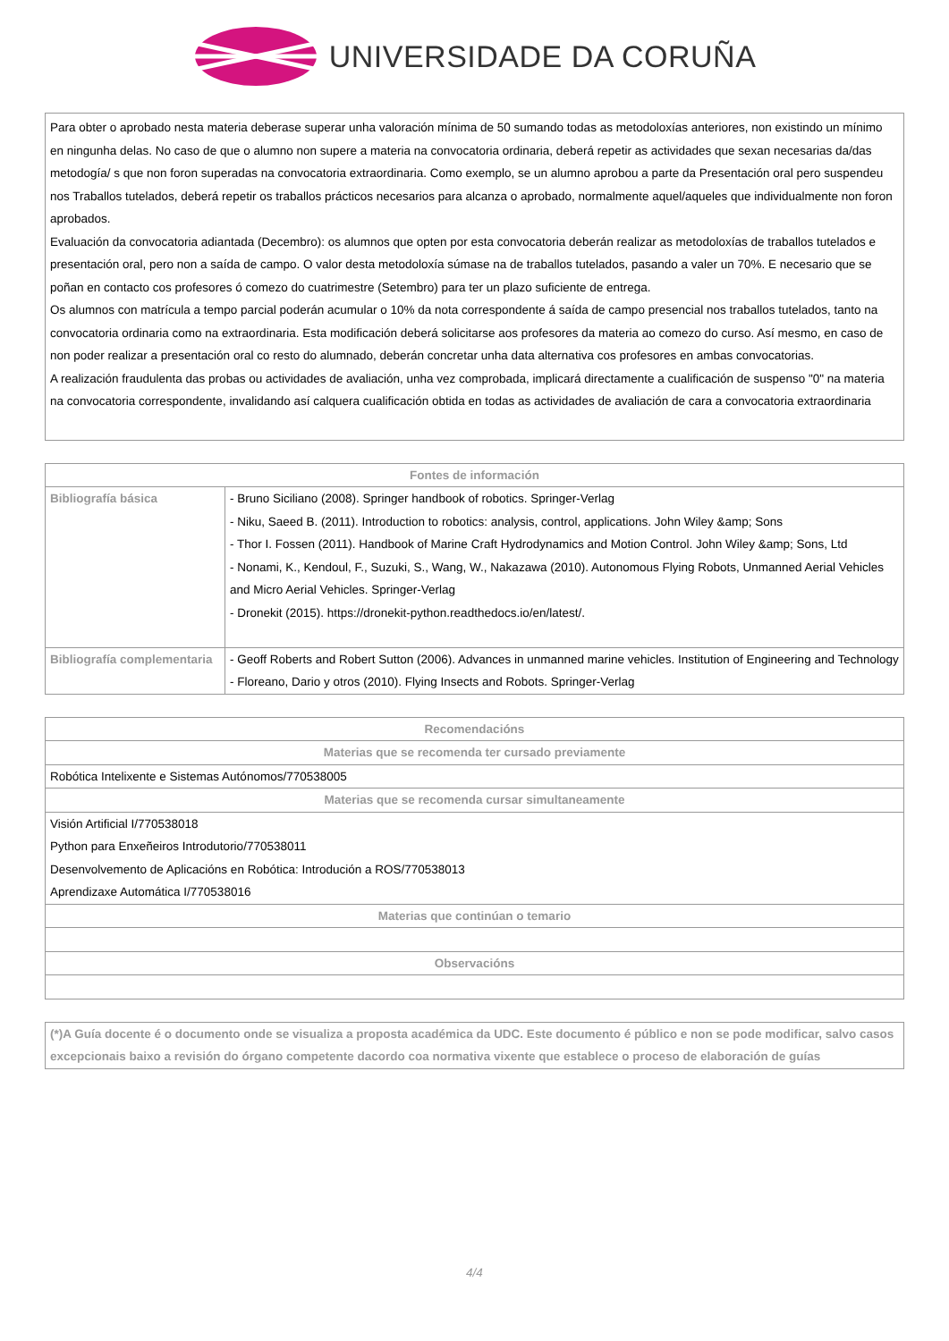UNIVERSIDADE DA CORUÑA
Para obter o aprobado nesta materia deberase superar unha valoración mínima de 50 sumando todas as metodoloxías anteriores, non existindo un mínimo en ningunha delas. No caso de que o alumno non supere a materia na convocatoria ordinaria, deberá repetir as actividades que sexan necesarias da/das metodogía/ s que non foron superadas na convocatoria extraordinaria. Como exemplo, se un alumno aprobou a parte da Presentación oral pero suspendeu nos Traballos tutelados, deberá repetir os traballos prácticos necesarios para alcanza o aprobado, normalmente aquel/aqueles que individualmente non foron aprobados.
Evaluación da convocatoria adiantada (Decembro): os alumnos que opten por esta convocatoria deberán realizar as metodoloxías de traballos tutelados e presentación oral, pero non a saída de campo. O valor desta metodoloxía súmase na de traballos tutelados, pasando a valer un 70%. E necesario que se poñan en contacto cos profesores ó comezo do cuatrimestre (Setembro) para ter un plazo suficiente de entrega.
Os alumnos con matrícula a tempo parcial poderán acumular o 10% da nota correspondente á saída de campo presencial nos traballos tutelados, tanto na convocatoria ordinaria como na extraordinaria. Esta modificación deberá solicitarse aos profesores da materia ao comezo do curso. Así mesmo, en caso de non poder realizar a presentación oral co resto do alumnado, deberán concretar unha data alternativa cos profesores en ambas convocatorias.
A realización fraudulenta das probas ou actividades de avaliación, unha vez comprobada, implicará directamente a cualificación de suspenso "0" na materia na convocatoria correspondente, invalidando así calquera cualificación obtida en todas as actividades de avaliación de cara a convocatoria extraordinaria
| Fontes de información | |
| --- | --- |
| Bibliografía básica | - Bruno Siciliano (2008). Springer handbook of robotics. Springer-Verlag - Niku, Saeed B. (2011). Introduction to robotics: analysis, control, applications. John Wiley &amp; Sons - Thor I. Fossen (2011). Handbook of Marine Craft Hydrodynamics and Motion Control. John Wiley &amp; Sons, Ltd - Nonami, K., Kendoul, F., Suzuki, S., Wang, W., Nakazawa (2010). Autonomous Flying Robots, Unmanned Aerial Vehicles and Micro Aerial Vehicles. Springer-Verlag - Dronekit (2015). https://dronekit-python.readthedocs.io/en/latest/. |
| Bibliografía complementaria | - Geoff Roberts and Robert Sutton (2006). Advances in unmanned marine vehicles. Institution of Engineering and Technology - Floreano, Dario y otros (2010). Flying Insects and Robots. Springer-Verlag |
| Recomendacións |
| --- |
| Materias que se recomenda ter cursado previamente |
| Robótica Intelixente e Sistemas Autónomos/770538005 |
| Materias que se recomenda cursar simultaneamente |
| Visión Artificial I/770538018 Python para Enxeñeiros Introdutorio/770538011 Desenvolvemento de Aplicacións en Robótica: Introdución a ROS/770538013 Aprendizaxe Automática I/770538016 |
| Materias que continúan o temario |
| Observacións |
(*)A Guía docente é o documento onde se visualiza a proposta académica da UDC. Este documento é público e non se pode modificar, salvo casos excepcionais baixo a revisión do órgano competente dacordo coa normativa vixente que establece o proceso de elaboración de guías
4/4